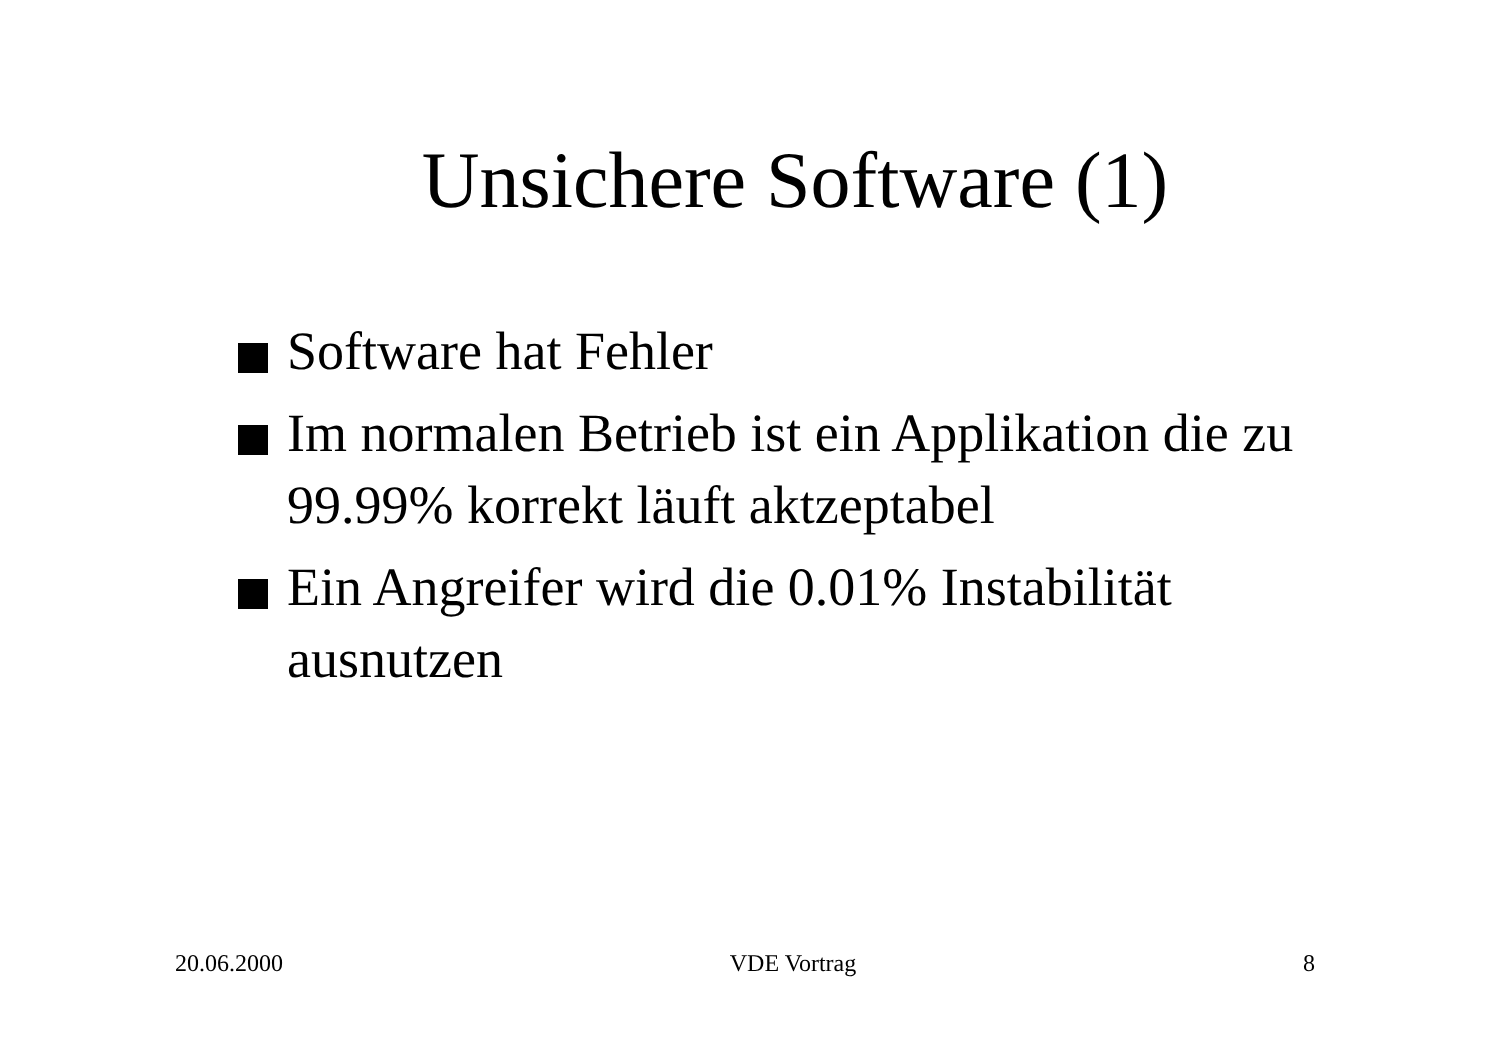Unsichere Software (1)
Software hat Fehler
Im normalen Betrieb ist ein Applikation die zu 99.99% korrekt läuft aktzeptabel
Ein Angreifer wird die 0.01% Instabilität ausnutzen
20.06.2000 VDE Vortrag 8